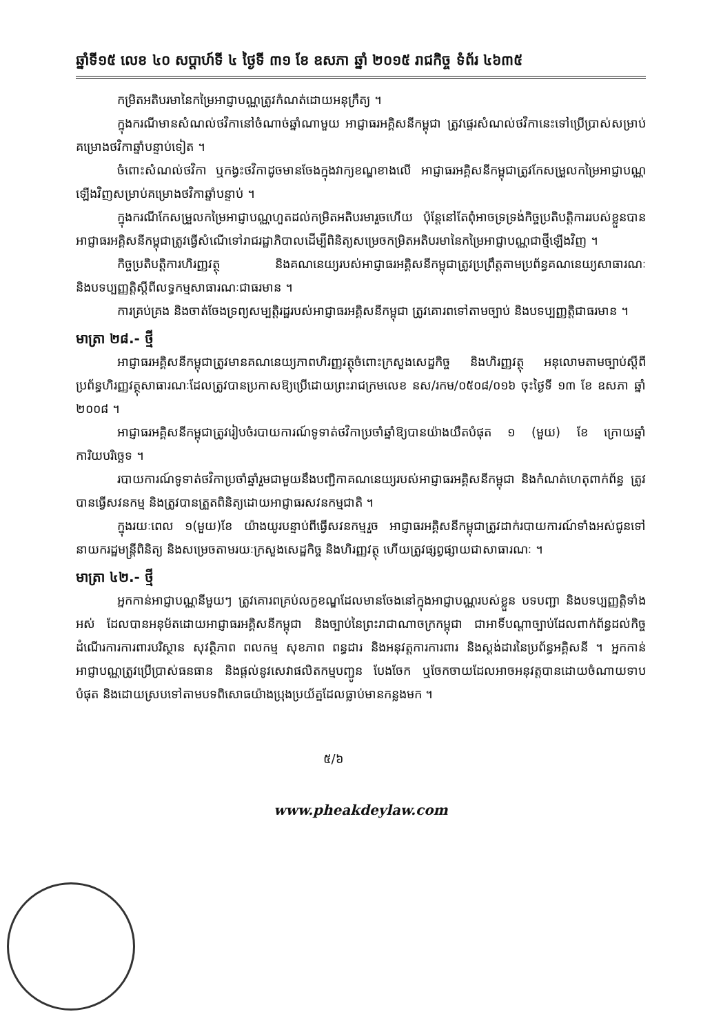ឆ្នាំទី១៥ លេខ ៤០ សប្តាហ៍ទី ៤ ថ្ងៃទី ៣១ ខែ ឧសភា ឆ្នាំ ២០១៥ រាជកិច្ច ទំព័រ ៤៦៣៥
កម្រិតអតិបរមានៃកម្រៃអាជ្ញាបណ្ណត្រូវកំណត់ដោយអនុក្រឹត្យ ។
ក្នុងករណីមានសំណល់ថវិកានៅចំណាច់ឆ្នាំណាមួយ អាជ្ញាធរអគ្គិសនីកម្ពុជា ត្រូវផ្ទេរសំណល់ថវិកានេះទៅប្រើប្រាស់សម្រាប់គម្រោងថវិកាឆ្នាំបន្ទាប់ទៀត ។
ចំពោះសំណល់ថវិកា ឬកង្វះថវិកាដូចមានចែងក្នុងវាក្យខណ្ឌខាងលើ អាជ្ញាធរអគ្គិសនីកម្ពុជាត្រូវកែសម្រួលកម្រៃអាជ្ញាបណ្ណឡើងវិញសម្រាប់គម្រោងថវិកាឆ្នាំបន្ទាប់ ។
ក្នុងករណីកែសម្រួលកម្រៃអាជ្ញាបណ្ណហួតដល់កម្រិតអតិបរមារួចហើយ ប៉ុន្តែនៅតែពុំអាចទ្រទ្រង់កិច្ចប្រតិបត្តិការរបស់ខ្លួនបាន អាជ្ញាធរអគ្គិសនីកម្ពុជាត្រូវធ្វើសំណើទៅរាជរដ្ឋាភិបាលដើម្បីពិនិត្យសម្រេចកម្រិតអតិបរមានៃកម្រៃអាជ្ញាបណ្ណជាថ្មីឡើងវិញ ។
កិច្ចប្រតិបត្តិការហិរញ្ញវត្ថុ និងគណនេយ្យរបស់អាជ្ញាធរអគ្គិសនីកម្ពុជាត្រូវប្រព្រឹត្តតាមប្រព័ន្ធគណនេយ្យសាធារណៈ និងបទប្បញ្ញត្តិស្តីពីលទ្ធកម្មសាធារណៈជាធរមាន ។
ការគ្រប់គ្រង និងចាត់ចែងទ្រព្យសម្បត្តិរដ្ឋរបស់អាជ្ញាធរអគ្គិសនីកម្ពុជា ត្រូវគោរពទៅតាមច្បាប់ និងបទប្បញ្ញត្តិជាធរមាន ។
មាត្រា ២៨.- ថ្មី
អាជ្ញាធរអគ្គិសនីកម្ពុជាត្រូវមានគណនេយ្យភាពហិរញ្ញវត្ថុចំពោះក្រសួងសេដ្ឋកិច្ច និងហិរញ្ញវត្ថុ អនុលោមតាមច្បាប់ស្តីពីប្រព័ន្ធហិរញ្ញវត្ថុសាធារណៈដែលត្រូវបានប្រកាសឱ្យប្រើដោយព្រះរាជក្រមលេខ នស/រកម/០៥០៨/០១៦ ចុះថ្ងៃទី ១៣ ខែ ឧសភា ឆ្នាំ ២០០៨ ។
អាជ្ញាធរអគ្គិសនីកម្ពុជាត្រូវរៀបចំរបាយការណ៍ទូទាត់ថវិកាប្រចាំឆ្នាំឱ្យបានយ៉ាងយឺតបំផុត ១ (មួយ) ខែ ក្រោយឆ្នាំការិយបរិច្ឆេទ ។
របាយការណ៍ទូទាត់ថវិកាប្រចាំឆ្នាំរួមជាមួយនឹងបញ្ជិកាគណនេយ្យរបស់អាជ្ញាធរអគ្គិសនីកម្ពុជា និងកំណត់ហេតុពាក់ព័ន្ធ ត្រូវបានធ្វើសវនកម្ម និងត្រូវបានត្រួតពិនិត្យដោយអាជ្ញាធរសវនកម្មជាតិ ។
ក្នុងរយៈពេល ១(មួយ)ខែ យ៉ាងយូរបន្ទាប់ពីធ្វើសវនកម្មរួច អាជ្ញាធរអគ្គិសនីកម្ពុជាត្រូវដាក់របាយការណ៍ទាំងអស់ជូនទៅនាយករដ្ឋមន្ត្រីពិនិត្យ និងសម្រេចតាមរយៈក្រសួងសេដ្ឋកិច្ច និងហិរញ្ញវត្ថុ ហើយត្រូវផ្សព្វផ្សាយជាសាធារណៈ ។
មាត្រា ៤២.- ថ្មី
អ្នកកាន់អាជ្ញាបណ្ណនីមួយៗ ត្រូវគោរពគ្រប់លក្ខខណ្ឌដែលមានចែងនៅក្នុងអាជ្ញាបណ្ណរបស់ខ្លួន បទបញ្ជា និងបទប្បញ្ញត្តិទាំងអស់ ដែលបានអនុម័តដោយអាជ្ញាធរអគ្គិសនីកម្ពុជា និងច្បាប់នៃព្រះរាជាណាចក្រកម្ពុជា ជាអាទិ៍បណ្តាច្បាប់ដែលពាក់ព័ន្ធដល់កិច្ចដំណើរការការពារបរិស្ថាន សុវត្ថិភាព ពលកម្ម សុខភាព ពន្ធដារ និងអនុវត្តការការពារ និងស្តង់ដារនៃប្រព័ន្ធអគ្គិសនី ។ អ្នកកាន់អាជ្ញាបណ្ណត្រូវប្រើប្រាស់ធនធាន និងផ្តល់នូវសេវាផលិតកម្មបញ្ជូន បែងចែក ឬចែកចាយដែលអាចអនុវត្តបានដោយចំណាយទាបបំផុត និងដោយស្របទៅតាមបទពិសោធយ៉ាងប្រុងប្រយ័ត្នដែលធ្លាប់មានកន្លងមក ។
៥/៦
www.pheakdeylaw.com